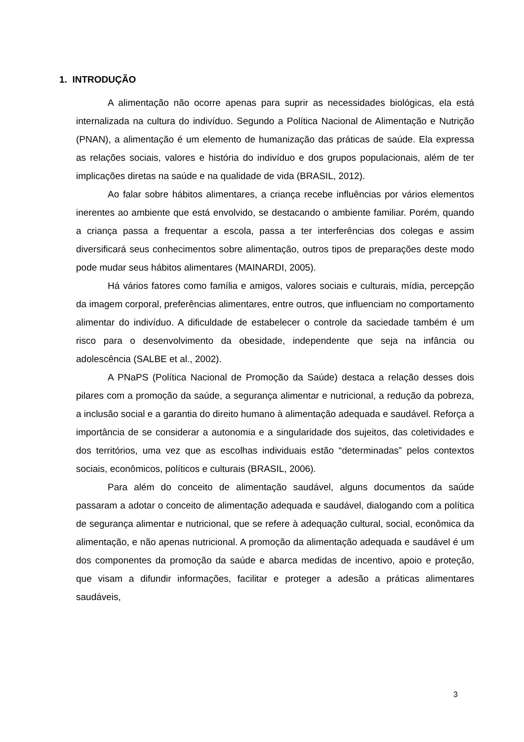1. INTRODUÇÃO
A alimentação não ocorre apenas para suprir as necessidades biológicas, ela está internalizada na cultura do indivíduo. Segundo a Política Nacional de Alimentação e Nutrição (PNAN), a alimentação é um elemento de humanização das práticas de saúde. Ela expressa as relações sociais, valores e história do indivíduo e dos grupos populacionais, além de ter implicações diretas na saúde e na qualidade de vida (BRASIL, 2012).
Ao falar sobre hábitos alimentares, a criança recebe influências por vários elementos inerentes ao ambiente que está envolvido, se destacando o ambiente familiar. Porém, quando a criança passa a frequentar a escola, passa a ter interferências dos colegas e assim diversificará seus conhecimentos sobre alimentação, outros tipos de preparações deste modo pode mudar seus hábitos alimentares (MAINARDI, 2005).
Há vários fatores como família e amigos, valores sociais e culturais, mídia, percepção da imagem corporal, preferências alimentares, entre outros, que influenciam no comportamento alimentar do indivíduo. A dificuldade de estabelecer o controle da saciedade também é um risco para o desenvolvimento da obesidade, independente que seja na infância ou adolescência (SALBE et al., 2002).
A PNaPS (Política Nacional de Promoção da Saúde) destaca a relação desses dois pilares com a promoção da saúde, a segurança alimentar e nutricional, a redução da pobreza, a inclusão social e a garantia do direito humano à alimentação adequada e saudável. Reforça a importância de se considerar a autonomia e a singularidade dos sujeitos, das coletividades e dos territórios, uma vez que as escolhas individuais estão “determinadas” pelos contextos sociais, econômicos, políticos e culturais (BRASIL, 2006).
Para além do conceito de alimentação saudável, alguns documentos da saúde passaram a adotar o conceito de alimentação adequada e saudável, dialogando com a política de segurança alimentar e nutricional, que se refere à adequação cultural, social, econômica da alimentação, e não apenas nutricional. A promoção da alimentação adequada e saudável é um dos componentes da promoção da saúde e abarca medidas de incentivo, apoio e proteção, que visam a difundir informações, facilitar e proteger a adesão a práticas alimentares saudáveis,
3